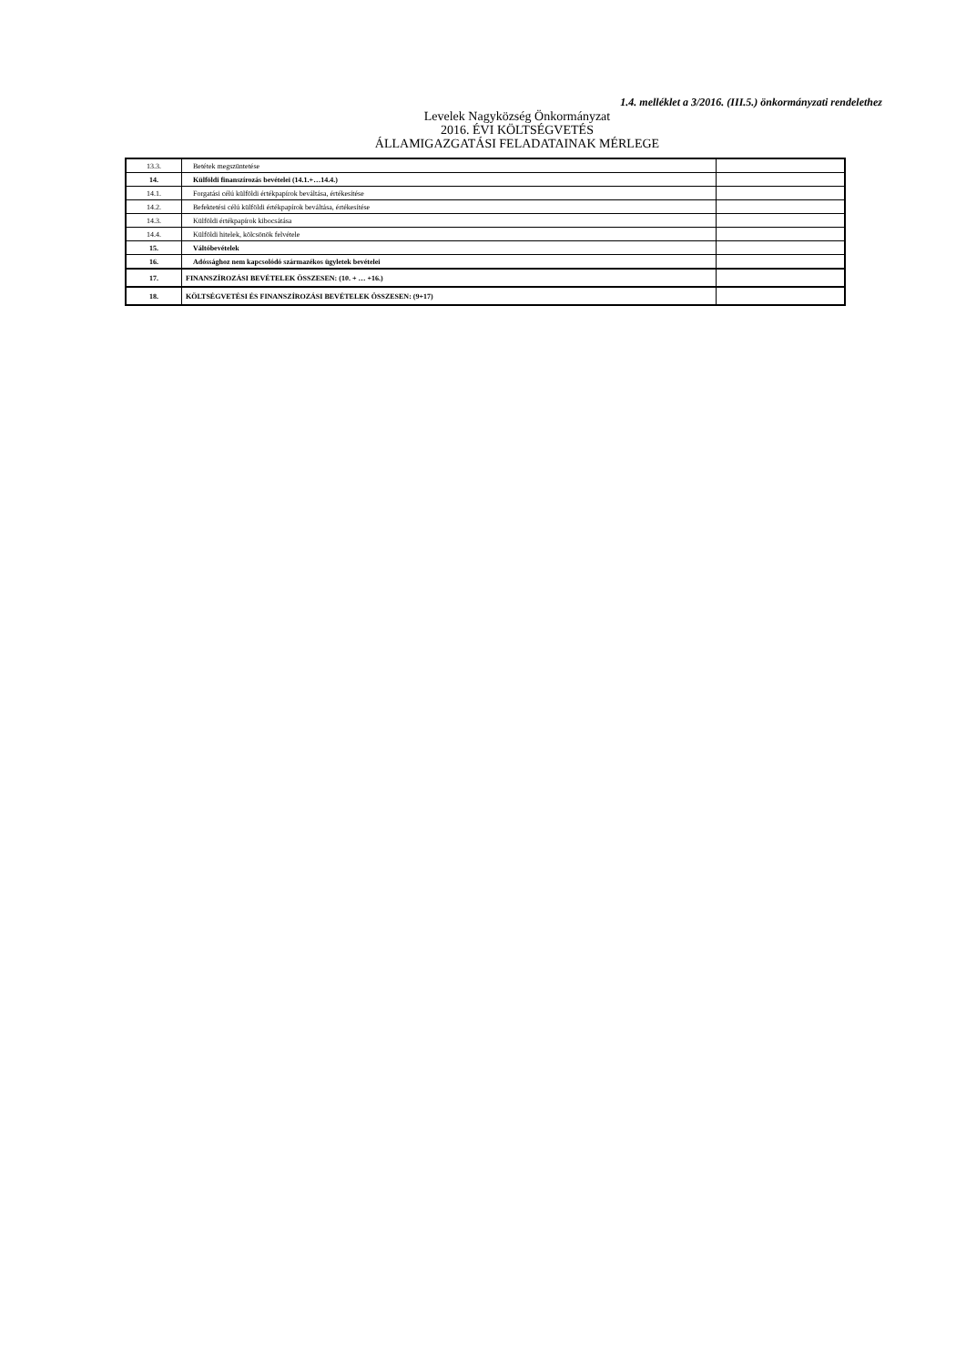1.4. melléklet a 3/2016. (III.5.) önkormányzati rendelethez
Levelek Nagyközség Önkormányzat
2016. ÉVI KÖLTSÉGVETÉS
ÁLLAMIGAZGATÁSI FELADATAINAK MÉRLEGE
| 13.3. | Betétek megszüntetése | |
| 14. | Külföldi finanszírozás bevételei (14.1.+…14.4.) | |
| 14.1. | Forgatási célú külföldi értékpapírok beváltása, értékesítése | |
| 14.2. | Befektetési célú külföldi értékpapírok beváltása, értékesítése | |
| 14.3. | Külföldi értékpapírok kibocsátása | |
| 14.4. | Külföldi hitelek, kölcsönök felvétele | |
| 15. | Váltóbevételek | |
| 16. | Adóssághoz nem kapcsolódó származékos ügyletek bevételei | |
| 17. | FINANSZÍROZÁSI BEVÉTELEK ÖSSZESEN: (10. + … +16.) | |
| 18. | KÖLTSÉGVETÉSI ÉS FINANSZÍROZÁSI BEVÉTELEK ÖSSZESEN: (9+17) | |